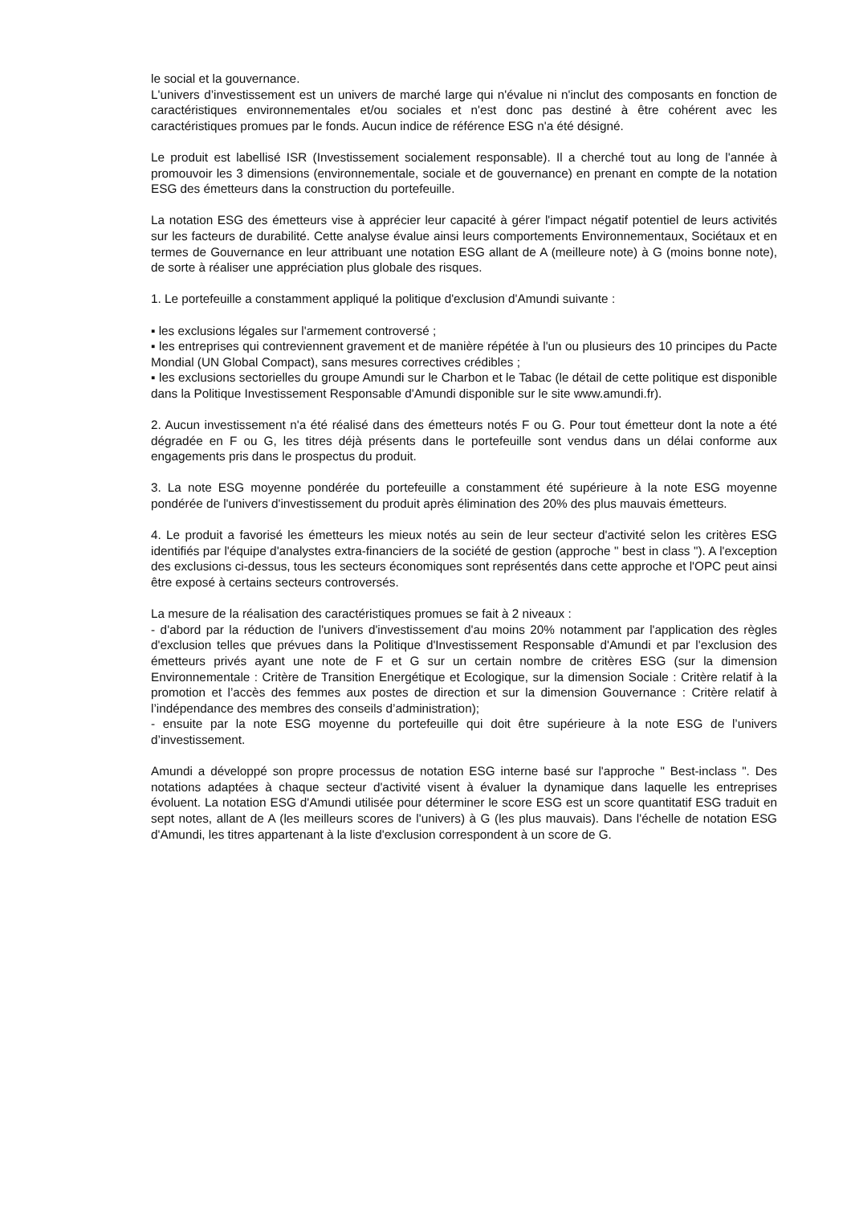le social et la gouvernance.
L'univers d’investissement est un univers de marché large qui n'évalue ni n'inclut des composants en fonction de caractéristiques environnementales et/ou sociales et n'est donc pas destiné à être cohérent avec les caractéristiques promues par le fonds. Aucun indice de référence ESG n'a été désigné.
Le produit est labellisé ISR (Investissement socialement responsable). Il a cherché tout au long de l'année à promouvoir les 3 dimensions (environnementale, sociale et de gouvernance) en prenant en compte de la notation ESG des émetteurs dans la construction du portefeuille.
La notation ESG des émetteurs vise à apprécier leur capacité à gérer l'impact négatif potentiel de leurs activités sur les facteurs de durabilité. Cette analyse évalue ainsi leurs comportements Environnementaux, Sociétaux et en termes de Gouvernance en leur attribuant une notation ESG allant de A (meilleure note) à G (moins bonne note), de sorte à réaliser une appréciation plus globale des risques.
1. Le portefeuille a constamment appliqué la politique d'exclusion d'Amundi suivante :
▪ les exclusions légales sur l'armement controversé ;
▪ les entreprises qui contreviennent gravement et de manière répétée à l'un ou plusieurs des 10 principes du Pacte Mondial (UN Global Compact), sans mesures correctives crédibles ;
▪ les exclusions sectorielles du groupe Amundi sur le Charbon et le Tabac (le détail de cette politique est disponible dans la Politique Investissement Responsable d'Amundi disponible sur le site www.amundi.fr).
2. Aucun investissement n'a été réalisé dans des émetteurs notés F ou G. Pour tout émetteur dont la note a été dégradée en F ou G, les titres déjà présents dans le portefeuille sont vendus dans un délai conforme aux engagements pris dans le prospectus du produit.
3. La note ESG moyenne pondérée du portefeuille a constamment été supérieure à la note ESG moyenne pondérée de l'univers d'investissement du produit après élimination des 20% des plus mauvais émetteurs.
4. Le produit a favorisé les émetteurs les mieux notés au sein de leur secteur d'activité selon les critères ESG identifiés par l'équipe d'analystes extra-financiers de la société de gestion (approche " best in class "). A l'exception des exclusions ci-dessus, tous les secteurs économiques sont représentés dans cette approche et l'OPC peut ainsi être exposé à certains secteurs controversés.
La mesure de la réalisation des caractéristiques promues se fait à 2 niveaux :
- d'abord par la réduction de l'univers d'investissement d'au moins 20% notamment par l'application des règles d'exclusion telles que prévues dans la Politique d'Investissement Responsable d'Amundi et par l'exclusion des émetteurs privés ayant une note de F et G sur un certain nombre de critères ESG (sur la dimension Environnementale : Critère de Transition Energétique et Ecologique, sur la dimension Sociale : Critère relatif à la promotion et l’accès des femmes aux postes de direction et sur la dimension Gouvernance : Critère relatif à l’indépendance des membres des conseils d’administration);
- ensuite par la note ESG moyenne du portefeuille qui doit être supérieure à la note ESG de l’univers d’investissement.
Amundi a développé son propre processus de notation ESG interne basé sur l'approche " Best-inclass ". Des notations adaptées à chaque secteur d'activité visent à évaluer la dynamique dans laquelle les entreprises évoluent. La notation ESG d'Amundi utilisée pour déterminer le score ESG est un score quantitatif ESG traduit en sept notes, allant de A (les meilleurs scores de l'univers) à G (les plus mauvais). Dans l'échelle de notation ESG d'Amundi, les titres appartenant à la liste d'exclusion correspondent à un score de G.